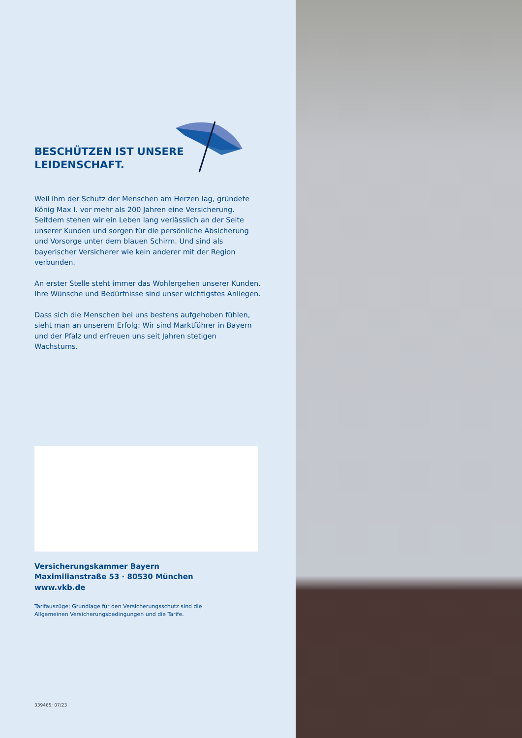BESCHÜTZEN IST UNSERE
LEIDENSCHAFT.
Weil ihm der Schutz der Menschen am Herzen lag, gründete König Max I. vor mehr als 200 Jahren eine Versicherung. Seitdem stehen wir ein Leben lang verlässlich an der Seite unserer Kunden und sorgen für die persönliche Absicherung und Vorsorge unter dem blauen Schirm. Und sind als bayerischer Versicherer wie kein anderer mit der Region verbunden.
An erster Stelle steht immer das Wohlergehen unserer Kunden. Ihre Wünsche und Bedürfnisse sind unser wichtigstes Anliegen.
Dass sich die Menschen bei uns bestens aufgehoben fühlen, sieht man an unserem Erfolg: Wir sind Marktführer in Bayern und der Pfalz und erfreuen uns seit Jahren stetigen Wachstums.
Versicherungskammer Bayern
Maximilianstraße 53 · 80530 München
www.vkb.de
Tarifauszüge; Grundlage für den Versicherungsschutz sind die
Allgemeinen Versicherungsbedingungen und die Tarife.
339465; 07/23